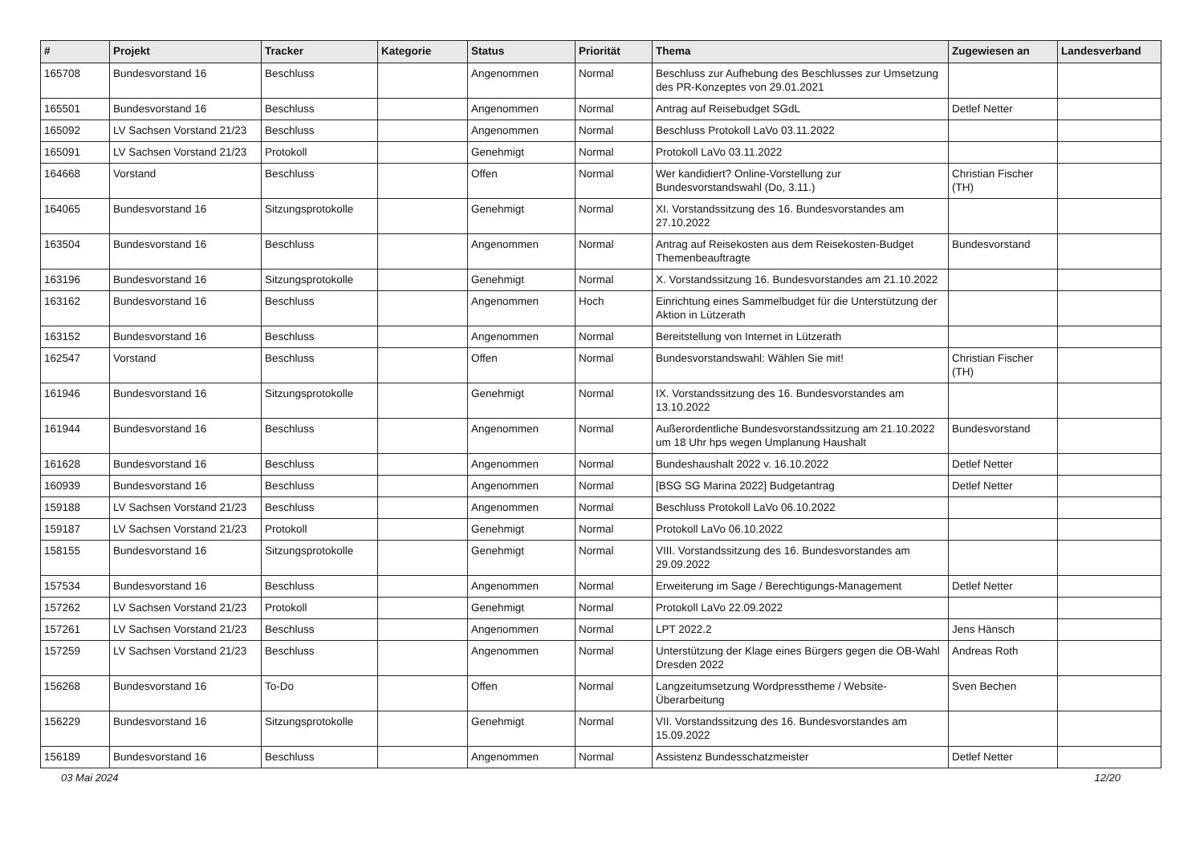| # | Projekt | Tracker | Kategorie | Status | Priorität | Thema | Zugewiesen an | Landesverband |
| --- | --- | --- | --- | --- | --- | --- | --- | --- |
| 165708 | Bundesvorstand 16 | Beschluss | | Angenommen | Normal | Beschluss zur Aufhebung des Beschlusses zur Umsetzung des PR-Konzeptes von 29.01.2021 | | |
| 165501 | Bundesvorstand 16 | Beschluss | | Angenommen | Normal | Antrag auf Reisebudget SGdL | Detlef Netter | |
| 165092 | LV Sachsen Vorstand 21/23 | Beschluss | | Angenommen | Normal | Beschluss Protokoll LaVo 03.11.2022 | | |
| 165091 | LV Sachsen Vorstand 21/23 | Protokoll | | Genehmigt | Normal | Protokoll LaVo 03.11.2022 | | |
| 164668 | Vorstand | Beschluss | | Offen | Normal | Wer kandidiert? Online-Vorstellung zur Bundesvorstandswahl (Do, 3.11.) | Christian Fischer (TH) | |
| 164065 | Bundesvorstand 16 | Sitzungsprotokolle | | Genehmigt | Normal | XI. Vorstandssitzung des 16. Bundesvorstandes am 27.10.2022 | | |
| 163504 | Bundesvorstand 16 | Beschluss | | Angenommen | Normal | Antrag auf Reisekosten aus dem Reisekosten-Budget Themenbeauftragte | Bundesvorstand | |
| 163196 | Bundesvorstand 16 | Sitzungsprotokolle | | Genehmigt | Normal | X. Vorstandssitzung 16. Bundesvorstandes am 21.10.2022 | | |
| 163162 | Bundesvorstand 16 | Beschluss | | Angenommen | Hoch | Einrichtung eines Sammelbudget für die Unterstützung der Aktion in Lützerath | | |
| 163152 | Bundesvorstand 16 | Beschluss | | Angenommen | Normal | Bereitstellung von Internet in Lützerath | | |
| 162547 | Vorstand | Beschluss | | Offen | Normal | Bundesvorstandswahl: Wählen Sie mit! | Christian Fischer (TH) | |
| 161946 | Bundesvorstand 16 | Sitzungsprotokolle | | Genehmigt | Normal | IX. Vorstandssitzung des 16. Bundesvorstandes am 13.10.2022 | | |
| 161944 | Bundesvorstand 16 | Beschluss | | Angenommen | Normal | Außerordentliche Bundesvorstandssitzung am 21.10.2022 um 18 Uhr hps wegen Umplanung Haushalt | Bundesvorstand | |
| 161628 | Bundesvorstand 16 | Beschluss | | Angenommen | Normal | Bundeshaushalt 2022 v. 16.10.2022 | Detlef Netter | |
| 160939 | Bundesvorstand 16 | Beschluss | | Angenommen | Normal | [BSG SG Marina 2022] Budgetantrag | Detlef Netter | |
| 159188 | LV Sachsen Vorstand 21/23 | Beschluss | | Angenommen | Normal | Beschluss Protokoll LaVo 06.10.2022 | | |
| 159187 | LV Sachsen Vorstand 21/23 | Protokoll | | Genehmigt | Normal | Protokoll LaVo 06.10.2022 | | |
| 158155 | Bundesvorstand 16 | Sitzungsprotokolle | | Genehmigt | Normal | VIII. Vorstandssitzung des 16. Bundesvorstandes am 29.09.2022 | | |
| 157534 | Bundesvorstand 16 | Beschluss | | Angenommen | Normal | Erweiterung im Sage / Berechtigungs-Management | Detlef Netter | |
| 157262 | LV Sachsen Vorstand 21/23 | Protokoll | | Genehmigt | Normal | Protokoll LaVo 22.09.2022 | | |
| 157261 | LV Sachsen Vorstand 21/23 | Beschluss | | Angenommen | Normal | LPT 2022.2 | Jens Hänsch | |
| 157259 | LV Sachsen Vorstand 21/23 | Beschluss | | Angenommen | Normal | Unterstützung der Klage eines Bürgers gegen die OB-Wahl Dresden 2022 | Andreas Roth | |
| 156268 | Bundesvorstand 16 | To-Do | | Offen | Normal | Langzeitumsetzung Wordpresstheme / Website-Überarbeitung | Sven Bechen | |
| 156229 | Bundesvorstand 16 | Sitzungsprotokolle | | Genehmigt | Normal | VII. Vorstandssitzung des 16. Bundesvorstandes am 15.09.2022 | | |
| 156189 | Bundesvorstand 16 | Beschluss | | Angenommen | Normal | Assistenz Bundesschatzmeister | Detlef Netter | |
03 Mai 2024 12/20